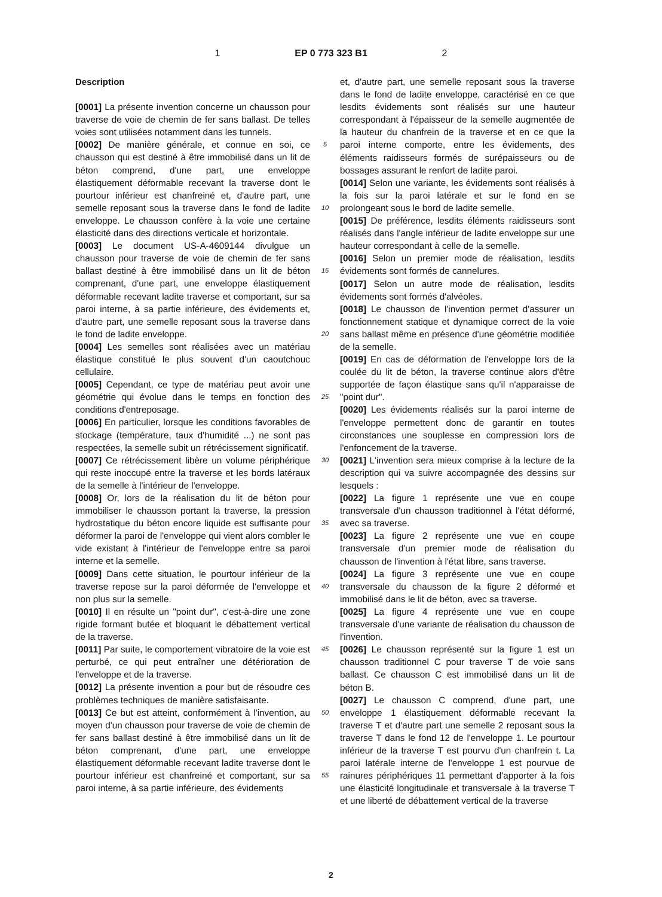1 EP 0 773 323 B1 2
Description
[0001] La présente invention concerne un chausson pour traverse de voie de chemin de fer sans ballast. De telles voies sont utilisées notamment dans les tunnels.
[0002] De manière générale, et connue en soi, ce chausson qui est destiné à être immobilisé dans un lit de béton comprend, d'une part, une enveloppe élastiquement déformable recevant la traverse dont le pourtour inférieur est chanfreiné et, d'autre part, une semelle reposant sous la traverse dans le fond de ladite enveloppe. Le chausson confère à la voie une certaine élasticité dans des directions verticale et horizontale.
[0003] Le document US-A-4609144 divulgue un chausson pour traverse de voie de chemin de fer sans ballast destiné à être immobilisé dans un lit de béton comprenant, d'une part, une enveloppe élastiquement déformable recevant ladite traverse et comportant, sur sa paroi interne, à sa partie inférieure, des évidements et, d'autre part, une semelle reposant sous la traverse dans le fond de ladite enveloppe.
[0004] Les semelles sont réalisées avec un matériau élastique constitué le plus souvent d'un caoutchouc cellulaire.
[0005] Cependant, ce type de matériau peut avoir une géométrie qui évolue dans le temps en fonction des conditions d'entreposage.
[0006] En particulier, lorsque les conditions favorables de stockage (température, taux d'humidité ...) ne sont pas respectées, la semelle subit un rétrécissement significatif.
[0007] Ce rétrécissement libère un volume périphérique qui reste inoccupé entre la traverse et les bords latéraux de la semelle à l'intérieur de l'enveloppe.
[0008] Or, lors de la réalisation du lit de béton pour immobiliser le chausson portant la traverse, la pression hydrostatique du béton encore liquide est suffisante pour déformer la paroi de l'enveloppe qui vient alors combler le vide existant à l'intérieur de l'enveloppe entre sa paroi interne et la semelle.
[0009] Dans cette situation, le pourtour inférieur de la traverse repose sur la paroi déformée de l'enveloppe et non plus sur la semelle.
[0010] Il en résulte un "point dur", c'est-à-dire une zone rigide formant butée et bloquant le débattement vertical de la traverse.
[0011] Par suite, le comportement vibratoire de la voie est perturbé, ce qui peut entraîner une détérioration de l'enveloppe et de la traverse.
[0012] La présente invention a pour but de résoudre ces problèmes techniques de manière satisfaisante.
[0013] Ce but est atteint, conformément à l'invention, au moyen d'un chausson pour traverse de voie de chemin de fer sans ballast destiné à être immobilisé dans un lit de béton comprenant, d'une part, une enveloppe élastiquement déformable recevant ladite traverse dont le pourtour inférieur est chanfreiné et comportant, sur sa paroi interne, à sa partie inférieure, des évidements
5
10
15
20
25
30
35
40
45
50
55
et, d'autre part, une semelle reposant sous la traverse dans le fond de ladite enveloppe, caractérisé en ce que lesdits évidements sont réalisés sur une hauteur correspondant à l'épaisseur de la semelle augmentée de la hauteur du chanfrein de la traverse et en ce que la paroi interne comporte, entre les évidements, des éléments raidisseurs formés de surépaisseurs ou de bossages assurant le renfort de ladite paroi.
[0014] Selon une variante, les évidements sont réalisés à la fois sur la paroi latérale et sur le fond en se prolongeant sous le bord de ladite semelle.
[0015] De préférence, lesdits éléments raidisseurs sont réalisés dans l'angle inférieur de ladite enveloppe sur une hauteur correspondant à celle de la semelle.
[0016] Selon un premier mode de réalisation, lesdits évidements sont formés de cannelures.
[0017] Selon un autre mode de réalisation, lesdits évidements sont formés d'alvéoles.
[0018] Le chausson de l'invention permet d'assurer un fonctionnement statique et dynamique correct de la voie sans ballast même en présence d'une géométrie modifiée de la semelle.
[0019] En cas de déformation de l'enveloppe lors de la coulée du lit de béton, la traverse continue alors d'être supportée de façon élastique sans qu'il n'apparaisse de "point dur".
[0020] Les évidements réalisés sur la paroi interne de l'enveloppe permettent donc de garantir en toutes circonstances une souplesse en compression lors de l'enfoncement de la traverse.
[0021] L'invention sera mieux comprise à la lecture de la description qui va suivre accompagnée des dessins sur lesquels :
[0022] La figure 1 représente une vue en coupe transversale d'un chausson traditionnel à l'état déformé, avec sa traverse.
[0023] La figure 2 représente une vue en coupe transversale d'un premier mode de réalisation du chausson de l'invention à l'état libre, sans traverse.
[0024] La figure 3 représente une vue en coupe transversale du chausson de la figure 2 déformé et immobilisé dans le lit de béton, avec sa traverse.
[0025] La figure 4 représente une vue en coupe transversale d'une variante de réalisation du chausson de l'invention.
[0026] Le chausson représenté sur la figure 1 est un chausson traditionnel C pour traverse T de voie sans ballast. Ce chausson C est immobilisé dans un lit de béton B.
[0027] Le chausson C comprend, d'une part, une enveloppe 1 élastiquement déformable recevant la traverse T et d'autre part une semelle 2 reposant sous la traverse T dans le fond 12 de l'enveloppe 1. Le pourtour inférieur de la traverse T est pourvu d'un chanfrein t. La paroi latérale interne de l'enveloppe 1 est pourvue de rainures périphériques 11 permettant d'apporter à la fois une élasticité longitudinale et transversale à la traverse T et une liberté de débattement vertical de la traverse
2